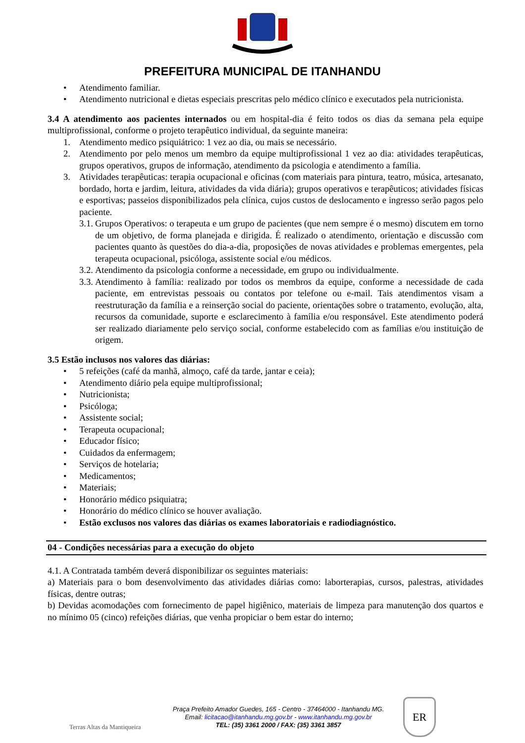PREFEITURA MUNICIPAL DE ITANHANDU
• Atendimento familiar.
• Atendimento nutricional e dietas especiais prescritas pelo médico clínico e executados pela nutricionista.
3.4 A atendimento aos pacientes internados ou em hospital-dia é feito todos os dias da semana pela equipe multiprofissional, conforme o projeto terapêutico individual, da seguinte maneira:
1. Atendimento medico psiquiátrico: 1 vez ao dia, ou mais se necessário.
2. Atendimento por pelo menos um membro da equipe multiprofissional 1 vez ao dia: atividades terapêuticas, grupos operativos, grupos de informação, atendimento da psicologia e atendimento a família.
3. Atividades terapêuticas: terapia ocupacional e oficinas (com materiais para pintura, teatro, música, artesanato, bordado, horta e jardim, leitura, atividades da vida diária); grupos operativos e terapêuticos; atividades físicas e esportivas; passeios disponibilizados pela clínica, cujos custos de deslocamento e ingresso serão pagos pelo paciente.
3.1. Grupos Operativos: o terapeuta e um grupo de pacientes (que nem sempre é o mesmo) discutem em torno de um objetivo, de forma planejada e dirigida. É realizado o atendimento, orientação e discussão com pacientes quanto às questões do dia-a-dia, proposições de novas atividades e problemas emergentes, pela terapeuta ocupacional, psicóloga, assistente social e/ou médicos.
3.2. Atendimento da psicologia conforme a necessidade, em grupo ou individualmente.
3.3. Atendimento à família: realizado por todos os membros da equipe, conforme a necessidade de cada paciente, em entrevistas pessoais ou contatos por telefone ou e-mail. Tais atendimentos visam a reestruturação da família e a reinserção social do paciente, orientações sobre o tratamento, evolução, alta, recursos da comunidade, suporte e esclarecimento à família e/ou responsável. Este atendimento poderá ser realizado diariamente pelo serviço social, conforme estabelecido com as famílias e/ou instituição de origem.
3.5 Estão inclusos nos valores das diárias:
• 5 refeições (café da manhã, almoço, café da tarde, jantar e ceia);
• Atendimento diário pela equipe multiprofissional;
• Nutricionista;
• Psicóloga;
• Assistente social;
• Terapeuta ocupacional;
• Educador físico;
• Cuidados da enfermagem;
• Serviços de hotelaria;
• Medicamentos;
• Materiais;
• Honorário médico psiquiatra;
• Honorário do médico clínico se houver avaliação.
• Estão exclusos nos valores das diárias os exames laboratoriais e radiodiagnóstico.
04 - Condições necessárias para a execução do objeto
4.1. A Contratada também deverá disponibilizar os seguintes materiais:
a) Materiais para o bom desenvolvimento das atividades diárias como: laborterapias, cursos, palestras, atividades físicas, dentre outras;
b) Devidas acomodações com fornecimento de papel higiênico, materiais de limpeza para manutenção dos quartos e no mínimo 05 (cinco) refeições diárias, que venha propiciar o bem estar do interno;
Terras Altas da Mantiqueira
Praça Prefeito Amador Guedes, 165 - Centro - 37464000 - Itanhandu MG.
Email: licitacao@itanhandu.mg.gov.br - www.itanhandu.mg.gov.br
TEL: (35) 3361 2000 / FAX: (35) 3361 3857
ER